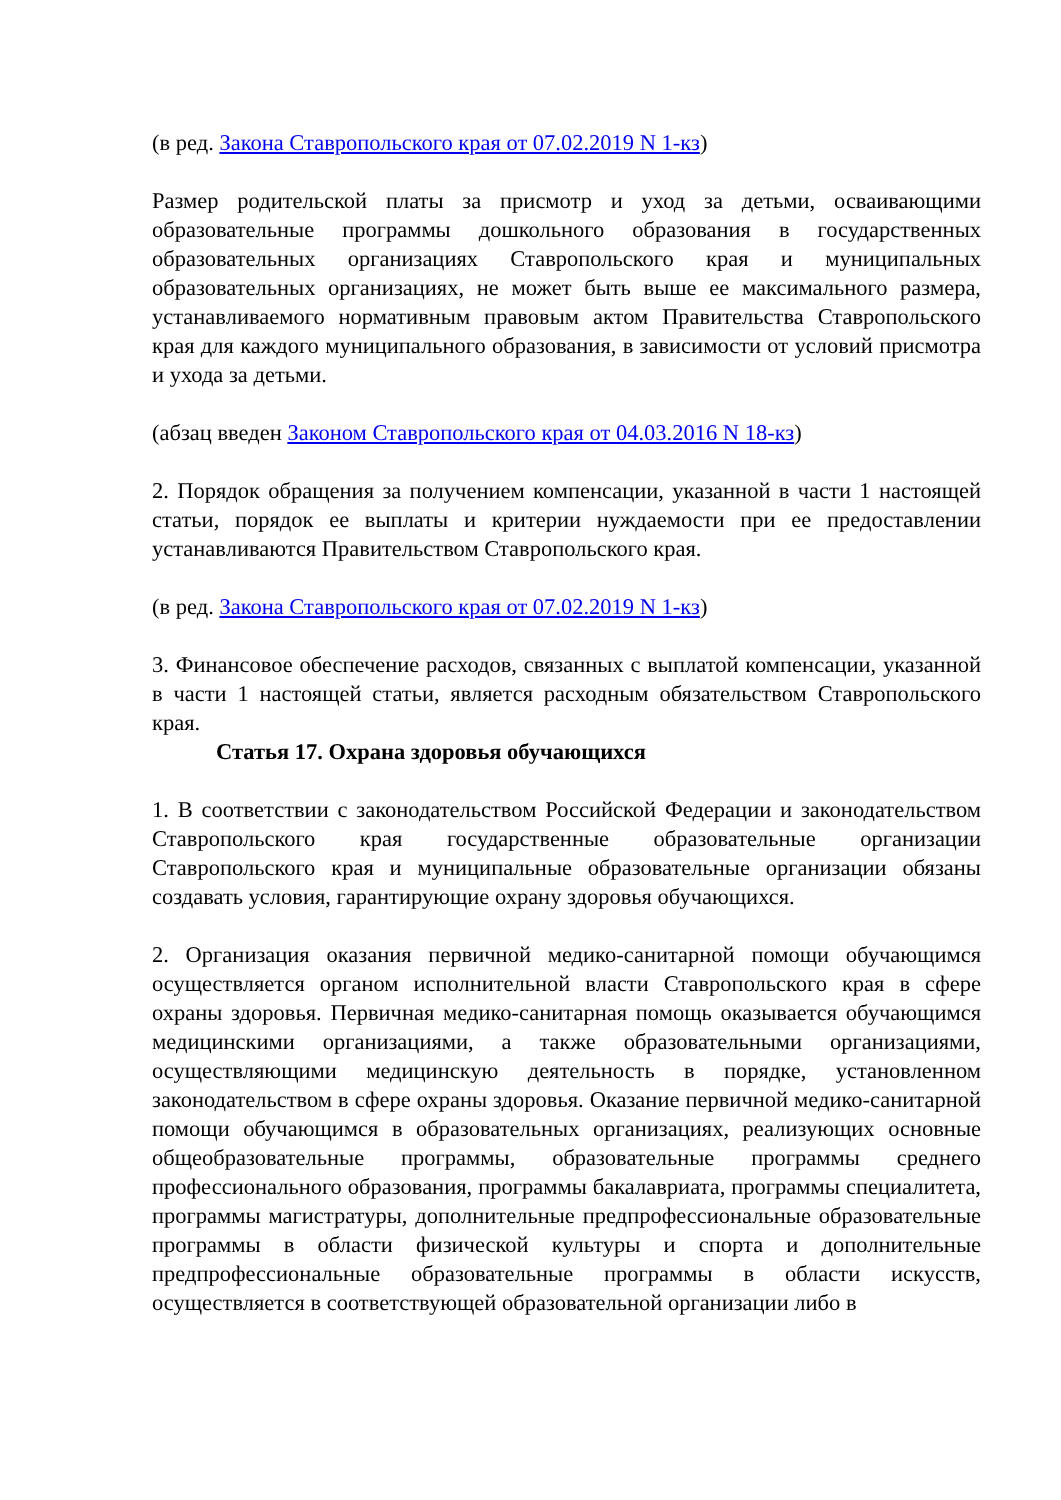(в ред. Закона Ставропольского края от 07.02.2019 N 1-кз)
Размер родительской платы за присмотр и уход за детьми, осваивающими образовательные программы дошкольного образования в государственных образовательных организациях Ставропольского края и муниципальных образовательных организациях, не может быть выше ее максимального размера, устанавливаемого нормативным правовым актом Правительства Ставропольского края для каждого муниципального образования, в зависимости от условий присмотра и ухода за детьми.
(абзац введен Законом Ставропольского края от 04.03.2016 N 18-кз)
2. Порядок обращения за получением компенсации, указанной в части 1 настоящей статьи, порядок ее выплаты и критерии нуждаемости при ее предоставлении устанавливаются Правительством Ставропольского края.
(в ред. Закона Ставропольского края от 07.02.2019 N 1-кз)
3. Финансовое обеспечение расходов, связанных с выплатой компенсации, указанной в части 1 настоящей статьи, является расходным обязательством Ставропольского края.
Статья 17. Охрана здоровья обучающихся
1. В соответствии с законодательством Российской Федерации и законодательством Ставропольского края государственные образовательные организации Ставропольского края и муниципальные образовательные организации обязаны создавать условия, гарантирующие охрану здоровья обучающихся.
2. Организация оказания первичной медико-санитарной помощи обучающимся осуществляется органом исполнительной власти Ставропольского края в сфере охраны здоровья. Первичная медико-санитарная помощь оказывается обучающимся медицинскими организациями, а также образовательными организациями, осуществляющими медицинскую деятельность в порядке, установленном законодательством в сфере охраны здоровья. Оказание первичной медико-санитарной помощи обучающимся в образовательных организациях, реализующих основные общеобразовательные программы, образовательные программы среднего профессионального образования, программы бакалавриата, программы специалитета, программы магистратуры, дополнительные предпрофессиональные образовательные программы в области физической культуры и спорта и дополнительные предпрофессиональные образовательные программы в области искусств, осуществляется в соответствующей образовательной организации либо в